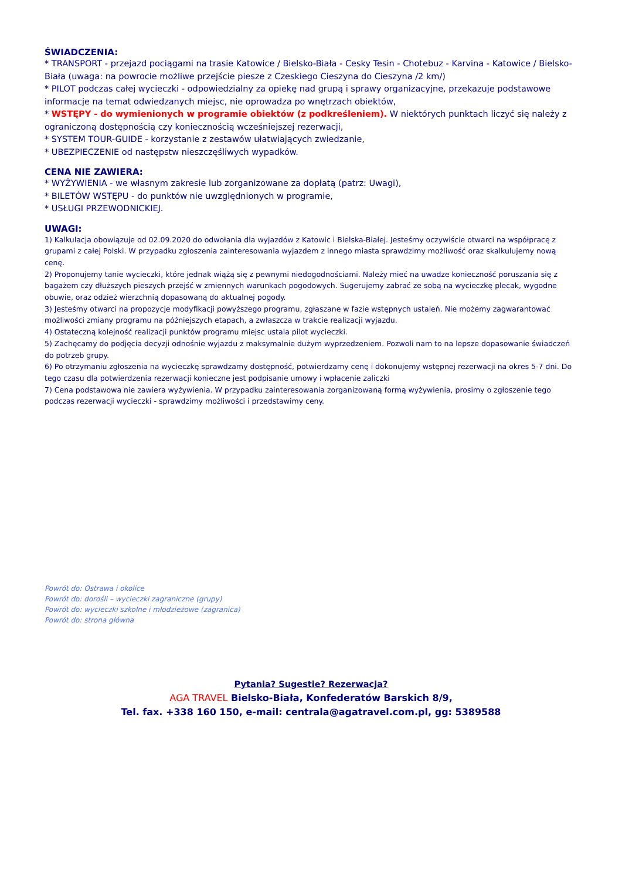ŚWIADCZENIA:
* TRANSPORT - przejazd pociągami na trasie Katowice / Bielsko-Biała - Cesky Tesin - Chotebuz - Karvina - Katowice / Bielsko-Biała (uwaga: na powrocie możliwe przejście piesze z Czeskiego Cieszyna do Cieszyna /2 km/)
* PILOT podczas całej wycieczki - odpowiedzialny za opiekę nad grupą i sprawy organizacyjne, przekazuje podstawowe informacje na temat odwiedzanych miejsc, nie oprowadza po wnętrzach obiektów,
* WSTĘPY - do wymienionych w programie obiektów (z podkreśleniem). W niektórych punktach liczyć się należy z ograniczoną dostępnością czy koniecznością wcześniejszej rezerwacji,
* SYSTEM TOUR-GUIDE - korzystanie z zestawów ułatwiających zwiedzanie,
* UBEZPIECZENIE od następstw nieszczęśliwych wypadków.
CENA NIE ZAWIERA:
* WYŻYWIENIA - we własnym zakresie lub zorganizowane za dopłatą (patrz: Uwagi),
* BILETÓW WSTĘPU - do punktów nie uwzględnionych w programie,
* USŁUGI PRZEWODNICKIEJ.
UWAGI:
1) Kalkulacja obowiązuje od 02.09.2020 do odwołania dla wyjazdów z Katowic i Bielska-Białej. Jesteśmy oczywiście otwarci na współpracę z grupami z całej Polski. W przypadku zgłoszenia zainteresowania wyjazdem z innego miasta sprawdzimy możliwość oraz skalkulujemy nową cenę.
2) Proponujemy tanie wycieczki, które jednak wiążą się z pewnymi niedogodnościami. Należy mieć na uwadze konieczność poruszania się z bagażem czy dłuższych pieszych przejść w zmiennych warunkach pogodowych. Sugerujemy zabrać ze sobą na wycieczkę plecak, wygodne obuwie, oraz odzież wierzchnią dopasowaną do aktualnej pogody.
3) Jesteśmy otwarci na propozycje modyfikacji powyższego programu, zgłaszane w fazie wstępnych ustaleń. Nie możemy zagwarantować możliwości zmiany programu na późniejszych etapach, a zwłaszcza w trakcie realizacji wyjazdu.
4) Ostateczną kolejność realizacji punktów programu miejsc ustala pilot wycieczki.
5) Zachęcamy do podjęcia decyzji odnośnie wyjazdu z maksymalnie dużym wyprzedzeniem. Pozwoli nam to na lepsze dopasowanie świadczeń do potrzeb grupy.
6) Po otrzymaniu zgłoszenia na wycieczkę sprawdzamy dostępność, potwierdzamy cenę i dokonujemy wstępnej rezerwacji na okres 5-7 dni. Do tego czasu dla potwierdzenia rezerwacji konieczne jest podpisanie umowy i wpłacenie zaliczki
7) Cena podstawowa nie zawiera wyżywienia. W przypadku zainteresowania zorganizowaną formą wyżywienia, prosimy o zgłoszenie tego podczas rezerwacji wycieczki - sprawdzimy możliwości i przedstawimy ceny.
Powrót do: Ostrawa i okolice
Powrót do: dorośli – wycieczki zagraniczne (grupy)
Powrót do: wycieczki szkolne i młodzieżowe (zagranica)
Powrót do: strona główna
Pytania? Sugestie? Rezerwacja?
AGA TRAVEL Bielsko-Biała, Konfederatów Barskich 8/9,
Tel. fax. +338 160 150, e-mail: centrala@agatravel.com.pl, gg: 5389588